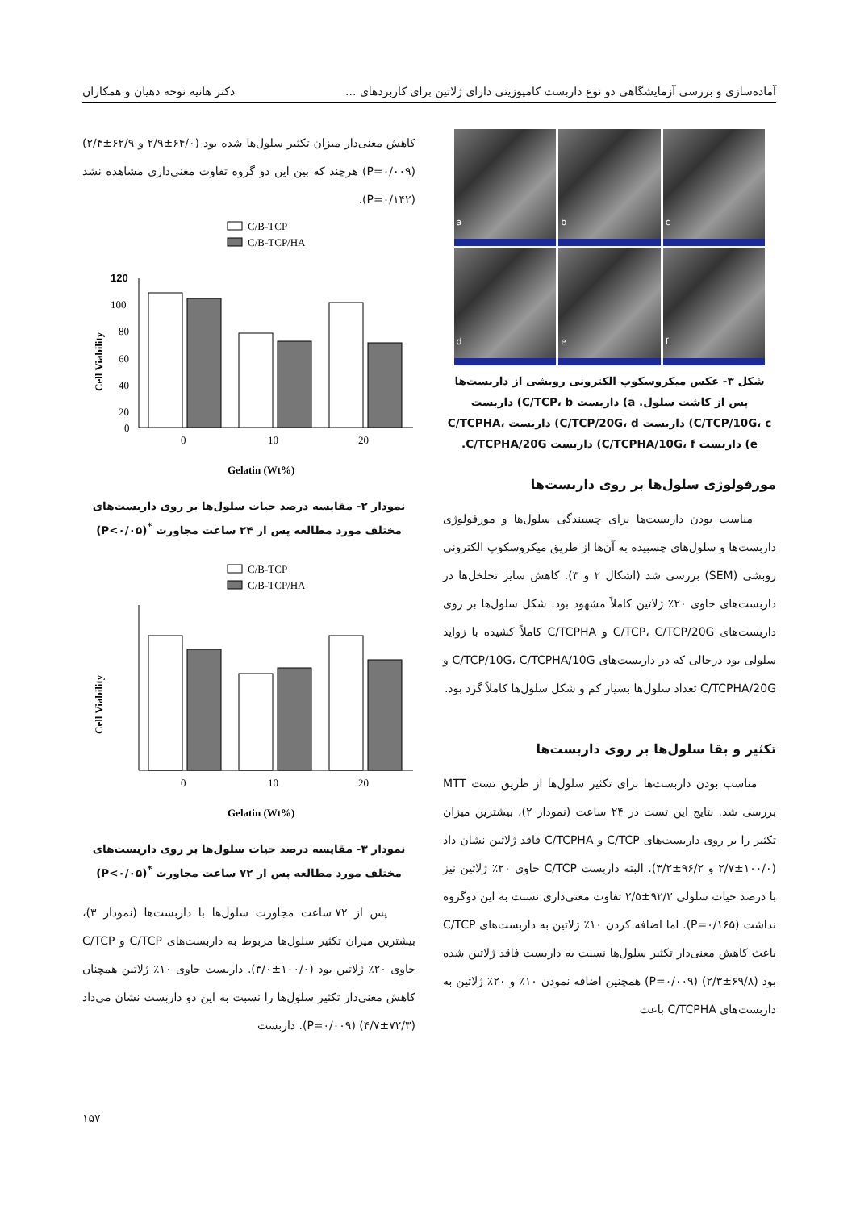آماده‌سازی و بررسی آزمایشگاهی دو نوع داربست کامپوزیتی دارای ژلاتین برای کاربردهای ... دکتر هانیه نوجه دهیان و همکاران
a
b
c
d
e
f
شکل ۳- عکس میکروسکوپ الکترونی روبشی از داربست‌ها پس از کاشت سلول. a) داربست C/TCP، b) داربست C/TCP/10G، c) داربست C/TCP/20G، d) داربست C/TCPHA، e) داربست C/TCPHA/10G، f) داربست C/TCPHA/20G.
مورفولوژی سلول‌ها بر روی داربست‌ها
مناسب بودن داربست‌ها برای چسبندگی سلول‌ها و مورفولوژی داربست‌ها و سلول‌های چسبیده به آن‌ها از طریق میکروسکوپ الکترونی روبشی (SEM) بررسی شد (اشکال ۲ و ۳). کاهش سایز تخلخل‌ها در داربست‌های حاوی ۲۰٪ ژلاتین کاملاً مشهود بود. شکل سلول‌ها بر روی داربست‌های C/TCP، C/TCP/20G و C/TCPHA کاملاً کشیده با زواید سلولی بود درحالی که در داربست‌های C/TCP/10G، C/TCPHA/10G و C/TCPHA/20G تعداد سلول‌ها بسیار کم و شکل سلول‌ها کاملاً گرد بود.
تکثیر و بقا سلول‌ها بر روی داربست‌ها
مناسب بودن داربست‌ها برای تکثیر سلول‌ها از طریق تست MTT بررسی شد. نتایج این تست در ۲۴ ساعت (نمودار ۲)، بیشترین میزان تکثیر را بر روی داربست‌های C/TCP و C/TCPHA فاقد ژلاتین نشان داد (۱۰۰/۰±۲/۷ و ۹۶/۲±۳/۲). البته داربست C/TCP حاوی ۲۰٪ ژلاتین نیز با درصد حیات سلولی ۹۲/۲±۲/۵ تفاوت معنی‌داری نسبت به این دوگروه نداشت (P=۰/۱۶۵). اما اضافه کردن ۱۰٪ ژلاتین به داربست‌های C/TCP باعث کاهش معنی‌دار تکثیر سلول‌ها نسبت به داربست فاقد ژلاتین شده بود (۶۹/۸±۲/۳) (P=۰/۰۰۹) همچنین اضافه نمودن ۱۰٪ و ۲۰٪ ژلاتین به داربست‌های C/TCPHA باعث
کاهش معنی‌دار میزان تکثیر سلول‌ها شده بود (۶۴/۰±۲/۹ و ۶۲/۹±۲/۴) (P=۰/۰۰۹) هرچند که بین این دو گروه تفاوت معنی‌داری مشاهده نشد (P=۰/۱۴۲).
C/B-TCP
C/B-TCP/HA
120
100
80
60
40
20
0
0
10
20
Gelatin (Wt%)
Cell Viability
نمودار ۲- مقایسه درصد حیات سلول‌ها بر روی داربست‌های مختلف مورد مطالعه پس از ۲۴ ساعت مجاورت <sup>*</sup>(P<۰/۰۵)
C/B-TCP
C/B-TCP/HA
0
10
20
Gelatin (Wt%)
Cell Viability
نمودار ۳- مقایسه درصد حیات سلول‌ها بر روی داربست‌های مختلف مورد مطالعه پس از ۷۲ ساعت مجاورت <sup>*</sup>(P<۰/۰۵)
پس از ۷۲ ساعت مجاورت سلول‌ها با داربست‌ها (نمودار ۳)، بیشترین میزان تکثیر سلول‌ها مربوط به داربست‌های C/TCP و C/TCP حاوی ۲۰٪ ژلاتین بود (۱۰۰/۰±۳/۰). داربست حاوی ۱۰٪ ژلاتین همچنان کاهش معنی‌دار تکثیر سلول‌ها را نسبت به این دو داربست نشان می‌داد (۷۲/۳±۴/۷) (P=۰/۰۰۹). داربست
۱۵۷